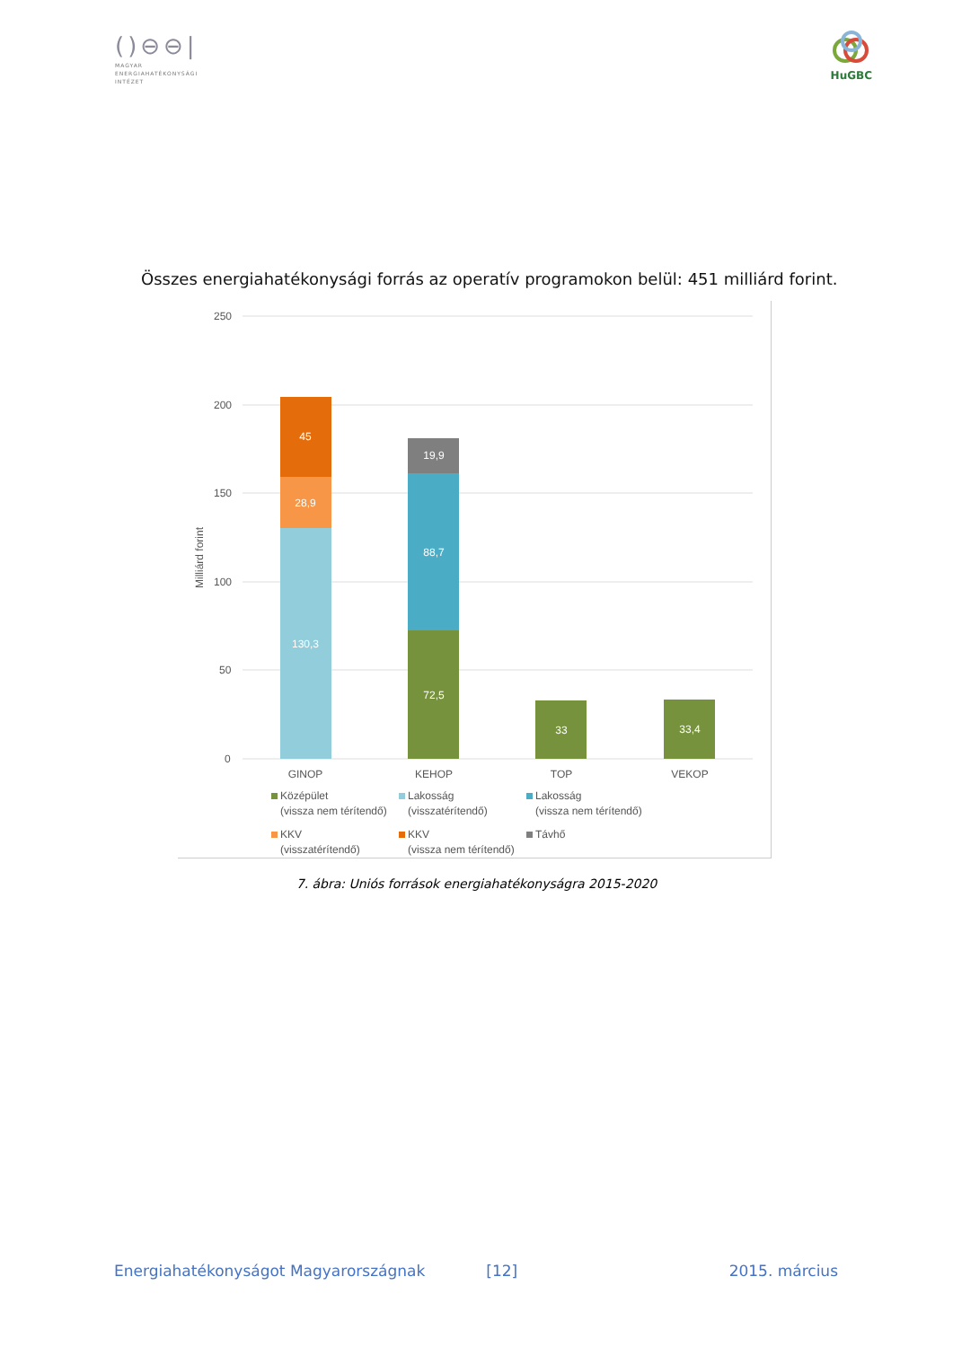()⊖⊖|
MAGYAR
ENERGIAHATÉKONYSÁGI
INTÉZET
HuGBC
Összes energiahatékonysági forrás az operatív programokon belül: 451 milliárd forint.
250
200
150
100
50
0
Milliárd forint
130,3
28,9
45
72,5
88,7
19,9
33
33,4
GINOP
KEHOP
TOP
VEKOP
Középület
(vissza nem térítendő)
Lakosság
(visszatérítendő)
Lakosság
(vissza nem térítendő)
KKV
(visszatérítendő)
KKV
(vissza nem térítendő)
Távhő
7. ábra: Uniós források energiahatékonyságra 2015-2020
Energiahatékonyságot Magyarországnak [12] 2015. március